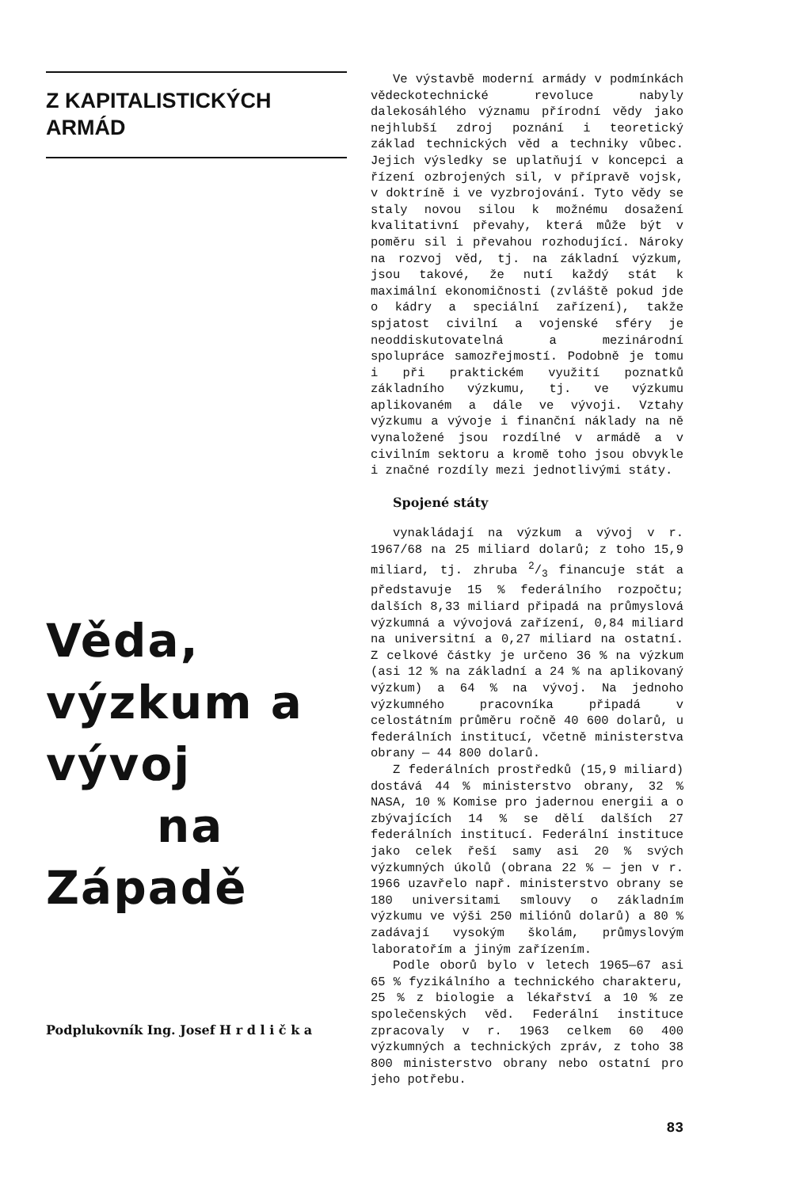Z KAPITALISTICKÝCH
ARMÁD
Věda,
výzkum a vývoj
na Západě
Podplukovník Ing. Josef H r d l i č k a
Ve výstavbě moderní armády v podmínkách vědeckotechnické revoluce nabyly dalekosáhlého významu přírodní vědy jako nejhlubší zdroj poznání i teoretický základ technických věd a techniky vůbec. Jejich výsledky se uplatňují v koncepci a řízení ozbrojených sil, v přípravě vojsk, v doktríně i ve vyzbrojování. Tyto vědy se staly novou silou k možnému dosažení kvalitativní převahy, která může být v poměru sil i převahou rozhodující. Nároky na rozvoj věd, tj. na základní výzkum, jsou takové, že nutí každý stát k maximální ekonomičnosti (zvláště pokud jde o kádry a speciální zařízení), takže spjatost civilní a vojenské sféry je neoddiskutovatelná a mezinárodní spolupráce samozřejmostí. Podobně je tomu i při praktickém využití poznatků základního výzkumu, tj. ve výzkumu aplikovaném a dále ve vývoji. Vztahy výzkumu a vývoje i finanční náklady na ně vynaložené jsou rozdílné v armádě a v civilním sektoru a kromě toho jsou obvykle i značné rozdíly mezi jednotlivými státy.
Spojené státy
vynakládají na výzkum a vývoj v r. 1967/68 na 25 miliard dolarů; z toho 15,9 miliard, tj. zhruba 2/3 financuje stát a představuje 15 % federálního rozpočtu; dalších 8,33 miliard připadá na průmyslová výzkumná a vývojová zařízení, 0,84 miliard na universitní a 0,27 miliard na ostatní. Z celkové částky je určeno 36 % na výzkum (asi 12 % na základní a 24 % na aplikovaný výzkum) a 64 % na vývoj. Na jednoho výzkumného pracovníka připadá v celostátním průměru ročně 40 600 dolarů, u federálních institucí, včetně ministerstva obrany — 44 800 dolarů.
Z federálních prostředků (15,9 miliard) dostává 44 % ministerstvo obrany, 32 % NASA, 10 % Komise pro jadernou energii a o zbývajících 14 % se dělí dalších 27 federálních institucí. Federální instituce jako celek řeší samy asi 20 % svých výzkumných úkolů (obrana 22 % — jen v r. 1966 uzavřelo např. ministerstvo obrany se 180 universitami smlouvy o základním výzkumu ve výši 250 miliónů dolarů) a 80 % zadávají vysokým školám, průmyslovým laboratořím a jiným zařízením.
Podle oborů bylo v letech 1965—67 asi 65 % fyzikálního a technického charakteru, 25 % z biologie a lékařství a 10 % ze společenských věd. Federální instituce zpracovaly v r. 1963 celkem 60 400 výzkumných a technických zpráv, z toho 38 800 ministerstvo obrany nebo ostatní pro jeho potřebu.
83